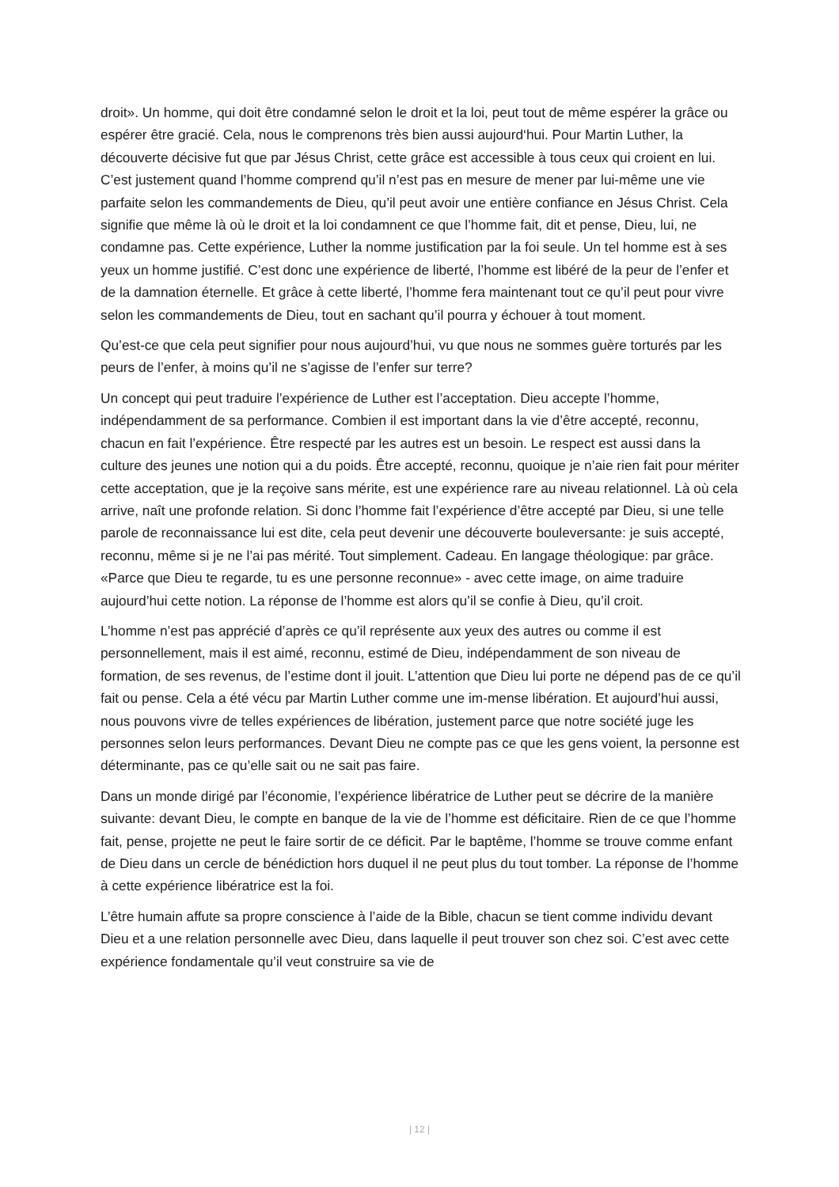droit». Un homme, qui doit être condamné selon le droit et la loi, peut tout de même espérer la grâce ou espérer être gracié. Cela, nous le comprenons très bien aussi aujourd‘hui. Pour Martin Luther, la découverte décisive fut que par Jésus Christ, cette grâce est accessible à tous ceux qui croient en lui. C’est justement quand l’homme comprend qu’il n’est pas en mesure de mener par lui-même une vie parfaite selon les commandements de Dieu, qu’il peut avoir une entière confiance en Jésus Christ. Cela signifie que même là où le droit et la loi condamnent ce que l’homme fait, dit et pense, Dieu, lui, ne condamne pas. Cette expérience, Luther la nomme justification par la foi seule. Un tel homme est à ses yeux un homme justifié. C’est donc une expérience de liberté, l’homme est libéré de la peur de l’enfer et de la damnation éternelle. Et grâce à cette liberté, l’homme fera maintenant tout ce qu’il peut pour vivre selon les commandements de Dieu, tout en sachant qu’il pourra y échouer à tout moment.
Qu’est-ce que cela peut signifier pour nous aujourd’hui, vu que nous ne sommes guère torturés par les peurs de l’enfer, à moins qu’il ne s’agisse de l’enfer sur terre?
Un concept qui peut traduire l’expérience de Luther est l’acceptation. Dieu accepte l’homme, indépendamment de sa performance. Combien il est important dans la vie d’être accepté, reconnu, chacun en fait l’expérience. Être respecté par les autres est un besoin. Le respect est aussi dans la culture des jeunes une notion qui a du poids. Être accepté, reconnu, quoique je n’aie rien fait pour mériter cette acceptation, que je la reçoive sans mérite, est une expérience rare au niveau relationnel. Là où cela arrive, naît une profonde relation. Si donc l’homme fait l’expérience d’être accepté par Dieu, si une telle parole de reconnaissance lui est dite, cela peut devenir une découverte bouleversante: je suis accepté, reconnu, même si je ne l’ai pas mérité. Tout simplement. Cadeau. En langage théologique: par grâce. «Parce que Dieu te regarde, tu es une personne reconnue» - avec cette image, on aime traduire aujourd’hui cette notion. La réponse de l’homme est alors qu’il se confie à Dieu, qu’il croit.
L’homme n’est pas apprécié d’après ce qu’il représente aux yeux des autres ou comme il est personnellement, mais il est aimé, reconnu, estimé de Dieu, indépendamment de son niveau de formation, de ses revenus, de l’estime dont il jouit. L’attention que Dieu lui porte ne dépend pas de ce qu’il fait ou pense. Cela a été vécu par Martin Luther comme une im-mense libération. Et aujourd’hui aussi, nous pouvons vivre de telles expériences de libération, justement parce que notre société juge les personnes selon leurs performances. Devant Dieu ne compte pas ce que les gens voient, la personne est déterminante, pas ce qu’elle sait ou ne sait pas faire.
Dans un monde dirigé par l’économie, l’expérience libératrice de Luther peut se décrire de la manière suivante: devant Dieu, le compte en banque de la vie de l’homme est déficitaire. Rien de ce que l’homme fait, pense, projette ne peut le faire sortir de ce déficit. Par le baptême, l’homme se trouve comme enfant de Dieu dans un cercle de bénédiction hors duquel il ne peut plus du tout tomber. La réponse de l’homme à cette expérience libératrice est la foi.
L’être humain affute sa propre conscience à l’aide de la Bible, chacun se tient comme individu devant Dieu et a une relation personnelle avec Dieu, dans laquelle il peut trouver son chez soi. C’est avec cette expérience fondamentale qu’il veut construire sa vie de
| 12 |